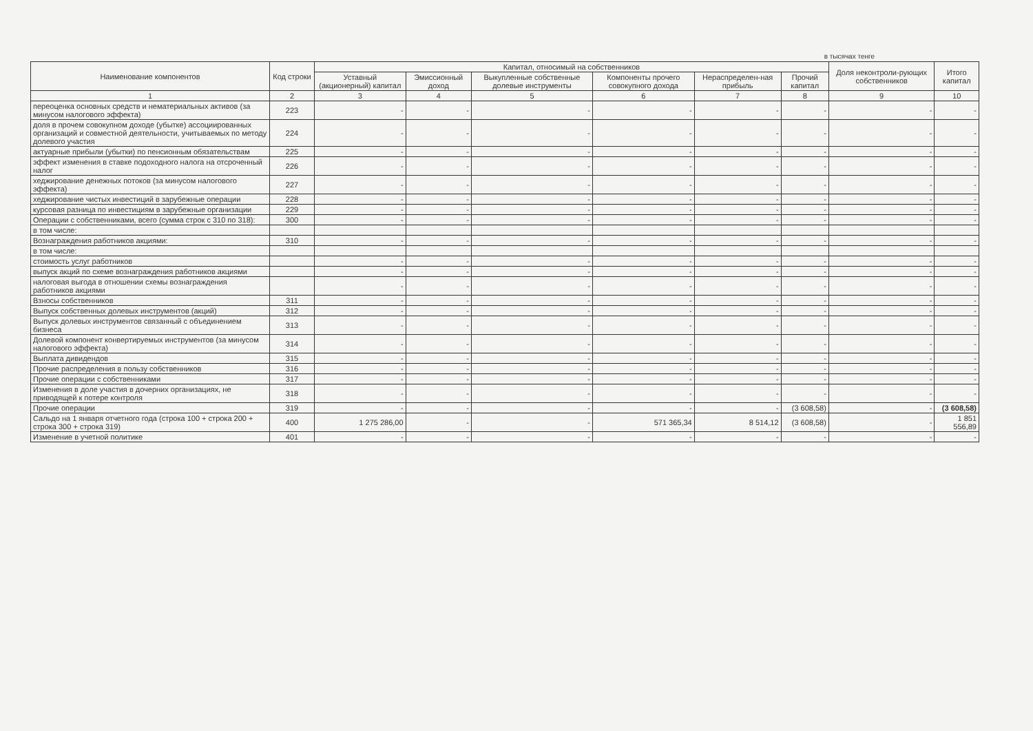в тысячах тенге
| Наименование компонентов | Код строки | Капитал, относимый на собственников | | | | | | Доля неконтроли-рующих собственников | Итого капитал |
| --- | --- | --- | --- | --- | --- | --- | --- | --- | --- |
| | | Уставный (акционерный) капитал | Эмиссионный доход | Выкупленные собственные долевые инструменты | Компоненты прочего совокупного дохода | Нераспределен-ная прибыль | Прочий капитал | | |
| 1 | 2 | 3 | 4 | 5 | 6 | 7 | 8 | 9 | 10 |
| переоценка основных средств и нематериальных активов (за минусом налогового эффекта) | 223 | - | - | - | - | - | - | - | - |
| доля в прочем совокупном доходе (убытке) ассоциированных организаций и совместной деятельности, учитываемых по методу долевого участия | 224 | - | - | - | - | - | - | - | - |
| актуарные прибыли (убытки) по пенсионным обязательствам | 225 | - | - | - | - | - | - | - | - |
| эффект изменения в ставке подоходного налога на отсроченный налог | 226 | - | - | - | - | - | - | - | - |
| хеджирование денежных потоков (за минусом налогового эффекта) | 227 | - | - | - | - | - | - | - | - |
| хеджирование чистых инвестиций в зарубежные операции | 228 | - | - | - | - | - | - | - | - |
| курсовая разница по инвестициям в зарубежные организации | 229 | - | - | - | - | - | - | - | - |
| Операции с собственниками, всего (сумма строк с 310 по 318): | 300 | - | - | - | - | - | - | - | - |
| в том числе: | | | | | | | | | |
| Вознаграждения работников акциями: | 310 | - | - | - | - | - | - | - | - |
| в том числе: | | | | | | | | | |
| стоимость услуг работников | | - | - | - | - | - | - | - | - |
| выпуск акций по схеме вознаграждения работников акциями | | - | - | - | - | - | - | - | - |
| налоговая выгода в отношении схемы вознаграждения работников акциями | | - | - | - | - | - | - | - | - |
| Взносы собственников | 311 | - | - | - | - | - | - | - | - |
| Выпуск собственных долевых инструментов (акций) | 312 | - | - | - | - | - | - | - | - |
| Выпуск долевых инструментов связанный с объединением бизнеса | 313 | - | - | - | - | - | - | - | - |
| Долевой компонент конвертируемых инструментов (за минусом налогового эффекта) | 314 | - | - | - | - | - | - | - | - |
| Выплата дивидендов | 315 | - | - | - | - | - | - | - | - |
| Прочие распределения в пользу собственников | 316 | - | - | - | - | - | - | - | - |
| Прочие операции с собственниками | 317 | - | - | - | - | - | - | - | - |
| Изменения в доле участия в дочерних организациях, не приводящей к потере контроля | 318 | - | - | - | - | - | - | - | - |
| Прочие операции | 319 | - | - | - | - | - | (3 608,58) | - | (3 608,58) |
| Сальдо на 1 января отчетного года (строка 100 + строка 200 + строка 300 + строка 319) | 400 | 1 275 286,00 | - | - | 571 365,34 | 8 514,12 | (3 608,58) | - | 1 851 556,89 |
| Изменение в учетной политике | 401 | - | - | - | - | - | - | - | - |